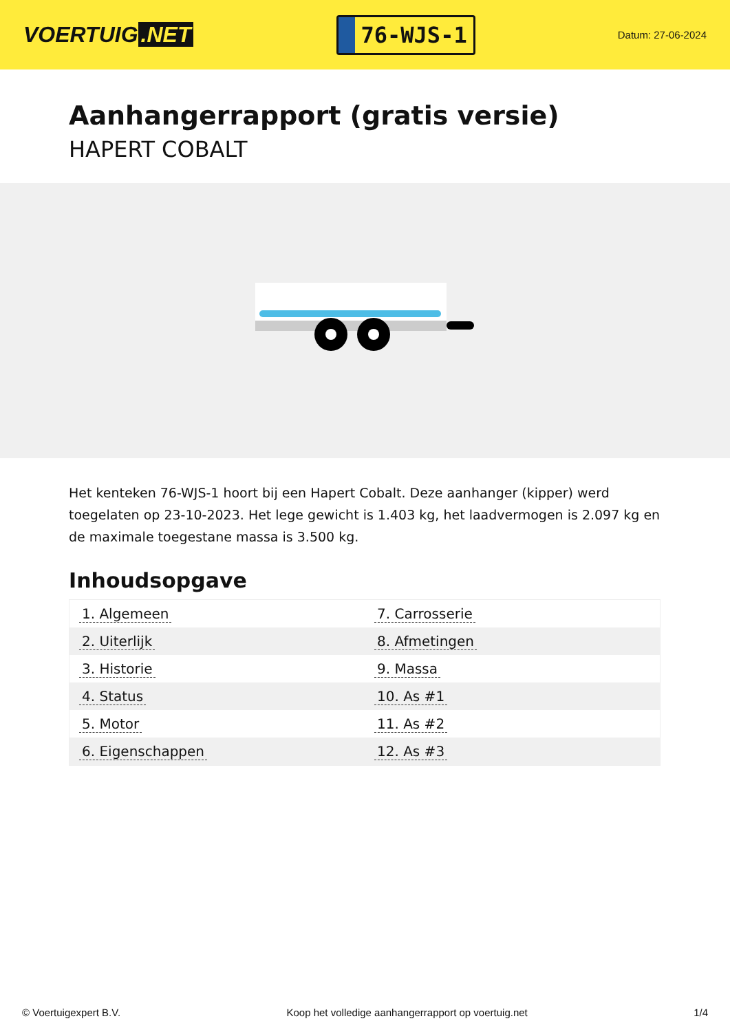VOERTUIG.NET
76-WJS-1
Datum: 27-06-2024
Aanhangerrapport (gratis versie)
HAPERT COBALT
Het kenteken 76-WJS-1 hoort bij een Hapert Cobalt. Deze aanhanger (kipper) werd toegelaten op 23-10-2023. Het lege gewicht is 1.403 kg, het laadvermogen is 2.097 kg en de maximale toegestane massa is 3.500 kg.
Inhoudsopgave
| 1. Algemeen | 7. Carrosserie |
| 2. Uiterlijk | 8. Afmetingen |
| 3. Historie | 9. Massa |
| 4. Status | 10. As #1 |
| 5. Motor | 11. As #2 |
| 6. Eigenschappen | 12. As #3 |
© Voertuigexpert B.V. Koop het volledige aanhangerrapport op voertuig.net 1/4